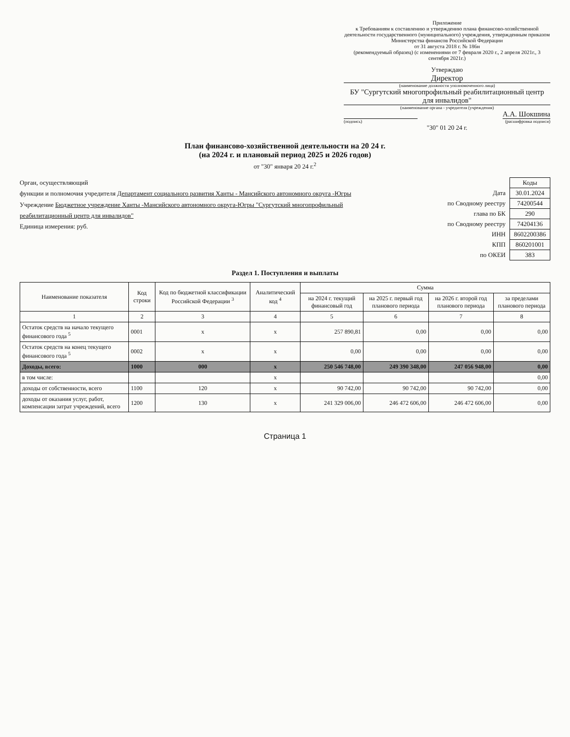Приложение
к Требованиям к составлению и утверждению плана финансово-хозяйственной деятельности государственного (муниципального) учреждения, утвержденным приказом Министерства финансов Российской Федерации
от 31 августа 2018 г. № 186н
(рекомендуемый образец) (с изменениями от 7 февраля 2020 г., 2 апреля 2021г., 3 сентября 2021г.)
Утверждаю
Директор
(наименование должности уполномоченного лица)
БУ "Сургутский многопрофильный реабилитационный центр для инвалидов"
(наименование органа - учредителя (учреждения)
А.А. Шокшина
(подпись) (расшифровка подписи)
"30" 01 20 24 г.
План финансово-хозяйственной деятельности на 20 24 г.
(на 2024 г. и плановый период 2025 и 2026 годов)
от "30" января 20 24 г.<sup>2</sup>
Орган, осуществляющий
функции и полномочия учредителя Департамент социального развития Ханты - Мансийского автономного округа -Югры
Учреждение Бюджетное учреждение Ханты -Мансийского автономного округа-Югры "Сургутский многопрофильный реабилитационный центр для инвалидов"
Единица измерения: руб.
| | Коды |
| Дата | 30.01.2024 |
| по Сводному реестру | 74200544 |
| глава по БК | 290 |
| по Сводному реестру | 74204136 |
| ИНН | 8602200386 |
| КПП | 860201001 |
| по ОКЕИ | 383 |
Раздел 1. Поступления и выплаты
| Наименование показателя | Код строки | Код по бюджетной классификации Российской Федерации <sup>3</sup> | Аналитический код <sup>4</sup> | Сумма | | | |
| --- | --- | --- | --- | --- | --- | --- | --- |
| | | | | на 2024 г. текущий финансовый год | на 2025 г. первый год планового периода | на 2026 г. второй год планового периода | за пределами планового периода |
| 1 | 2 | 3 | 4 | 5 | 6 | 7 | 8 |
| Остаток средств на начало текущего финансового года <sup>5</sup> | 0001 | x | x | 257 890,81 | 0,00 | 0,00 | 0,00 |
| Остаток средств на конец текущего финансового года <sup>5</sup> | 0002 | x | x | 0,00 | 0,00 | 0,00 | 0,00 |
| Доходы, всего: | 1000 | 000 | x | 250 546 748,00 | 249 390 348,00 | 247 056 948,00 | 0,00 |
| в том числе: | | | x | | | | 0,00 |
| доходы от собственности, всего | 1100 | 120 | x | 90 742,00 | 90 742,00 | 90 742,00 | 0,00 |
| доходы от оказания услуг, работ, компенсации затрат учреждений, всего | 1200 | 130 | x | 241 329 006,00 | 246 472 606,00 | 246 472 606,00 | 0,00 |
Страница 1